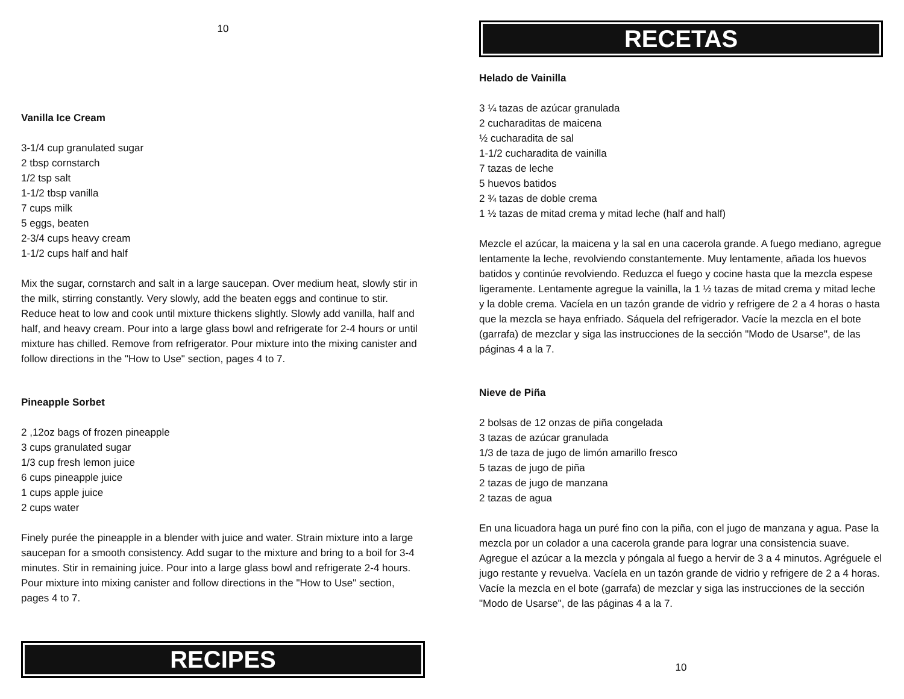10
Vanilla Ice Cream
3-1/4 cup granulated sugar
2 tbsp cornstarch
1/2 tsp salt
1-1/2 tbsp vanilla
7 cups milk
5 eggs, beaten
2-3/4 cups heavy cream
1-1/2 cups half and half
Mix the sugar, cornstarch and salt in a large saucepan. Over medium heat, slowly stir in the milk, stirring constantly. Very slowly, add the beaten eggs and continue to stir. Reduce heat to low and cook until mixture thickens slightly. Slowly add vanilla, half and half, and heavy cream. Pour into a large glass bowl and refrigerate for 2-4 hours or until mixture has chilled. Remove from refrigerator. Pour mixture into the mixing canister and follow directions in the "How to Use" section, pages 4 to 7.
Pineapple Sorbet
2 ,12oz bags of frozen pineapple
3 cups granulated sugar
1/3 cup fresh lemon juice
6 cups pineapple juice
1 cups apple juice
2 cups water
Finely purée the pineapple in a blender with juice and water. Strain mixture into a large saucepan for a smooth consistency. Add sugar to the mixture and bring to a boil for 3-4 minutes. Stir in remaining juice. Pour into a large glass bowl and refrigerate 2-4 hours. Pour mixture into mixing canister and follow directions in the "How to Use" section, pages 4 to 7.
RECIPES
RECETAS
Helado de Vainilla
3 ¼ tazas de azúcar granulada
2 cucharaditas de maicena
½ cucharadita de sal
1-1/2 cucharadita de vainilla
7 tazas de leche
5 huevos batidos
2 ¾ tazas de doble crema
1 ½ tazas de mitad crema y mitad leche (half and half)
Mezcle el azúcar, la maicena y la sal en una cacerola grande. A fuego mediano, agregue lentamente la leche, revolviendo constantemente. Muy lentamente, añada los huevos batidos y continúe revolviendo. Reduzca el fuego y cocine hasta que la mezcla espese ligeramente. Lentamente agregue la vainilla, la 1 ½ tazas de mitad crema y mitad leche y la doble crema. Vacíela en un tazón grande de vidrio y refrigere de 2 a 4 horas o hasta que la mezcla se haya enfriado. Sáquela del refrigerador. Vacíe la mezcla en el bote (garrafa) de mezclar y siga las instrucciones de la sección "Modo de Usarse", de las páginas 4 a la 7.
Nieve de Piña
2 bolsas de 12 onzas de piña congelada
3 tazas de azúcar granulada
1/3 de taza de jugo de limón amarillo fresco
5 tazas de jugo de piña
2 tazas de jugo de manzana
2 tazas de agua
En una licuadora haga un puré fino con la piña, con el jugo de manzana y agua. Pase la mezcla por un colador a una cacerola grande para lograr una consistencia suave. Agregue el azúcar a la mezcla y póngala al fuego a hervir de 3 a 4 minutos. Agréguele el jugo restante y revuelva. Vacíela en un tazón grande de vidrio y refrigere de 2 a 4 horas. Vacíe la mezcla en el bote (garrafa) de mezclar y siga las instrucciones de la sección "Modo de Usarse", de las páginas 4 a la 7.
10